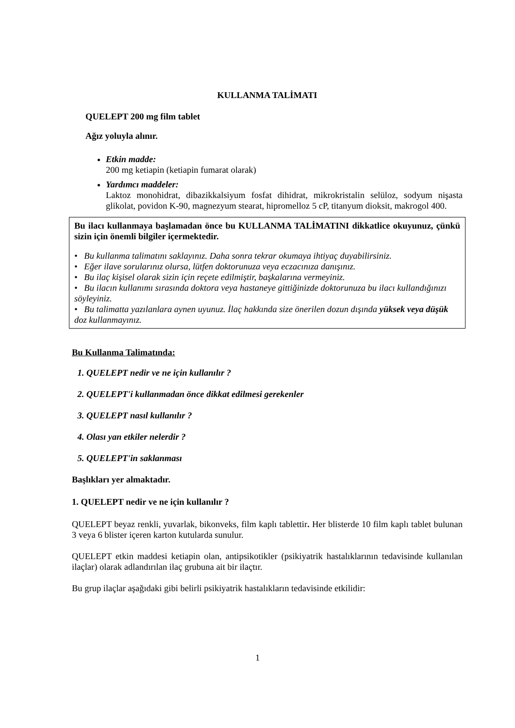KULLANMA TALİMATI
QUELEPT 200 mg film tablet
Ağız yoluyla alınır.
Etkin madde:
200 mg ketiapin (ketiapin fumarat olarak)
Yardımcı maddeler:
Laktoz monohidrat, dibazikkalsiyum fosfat dihidrat, mikrokristalin selüloz, sodyum nişasta glikolat, povidon K-90, magnezyum stearat, hipromelloz 5 cP, titanyum dioksit, makrogol 400.
Bu ilacı kullanmaya başlamadan önce bu KULLANMA TALİMATINI dikkatlice okuyunuz, çünkü sizin için önemli bilgiler içermektedir.
• Bu kullanma talimatını saklayınız. Daha sonra tekrar okumaya ihtiyaç duyabilirsiniz.
• Eğer ilave sorularınız olursa, lütfen doktorunuza veya eczacınıza danışınız.
• Bu ilaç kişisel olarak sizin için reçete edilmiştir, başkalarına vermeyiniz.
• Bu ilacın kullanımı sırasında doktora veya hastaneye gittiğinizde doktorunuza bu ilacı kullandığınızı söyleyiniz.
• Bu talimatta yazılanlara aynen uyunuz. İlaç hakkında size önerilen dozun dışında yüksek veya düşük doz kullanmayınız.
Bu Kullanma Talimatında:
1. QUELEPT nedir ve ne için kullanılır ?
2. QUELEPT'i kullanmadan önce dikkat edilmesi gerekenler
3. QUELEPT nasıl kullanılır ?
4. Olası yan etkiler nelerdir ?
5. QUELEPT'in saklanması
Başlıkları yer almaktadır.
1. QUELEPT nedir ve ne için kullanılır ?
QUELEPT beyaz renkli, yuvarlak, bikonveks, film kaplı tablettir. Her blisterde 10 film kaplı tablet bulunan 3 veya 6 blister içeren karton kutularda sunulur.
QUELEPT etkin maddesi ketiapin olan, antipsikotikler (psikiyatrik hastalıklarının tedavisinde kullanılan ilaçlar) olarak adlandırılan ilaç grubuna ait bir ilaçtır.
Bu grup ilaçlar aşağıdaki gibi belirli psikiyatrik hastalıkların tedavisinde etkilidir:
1